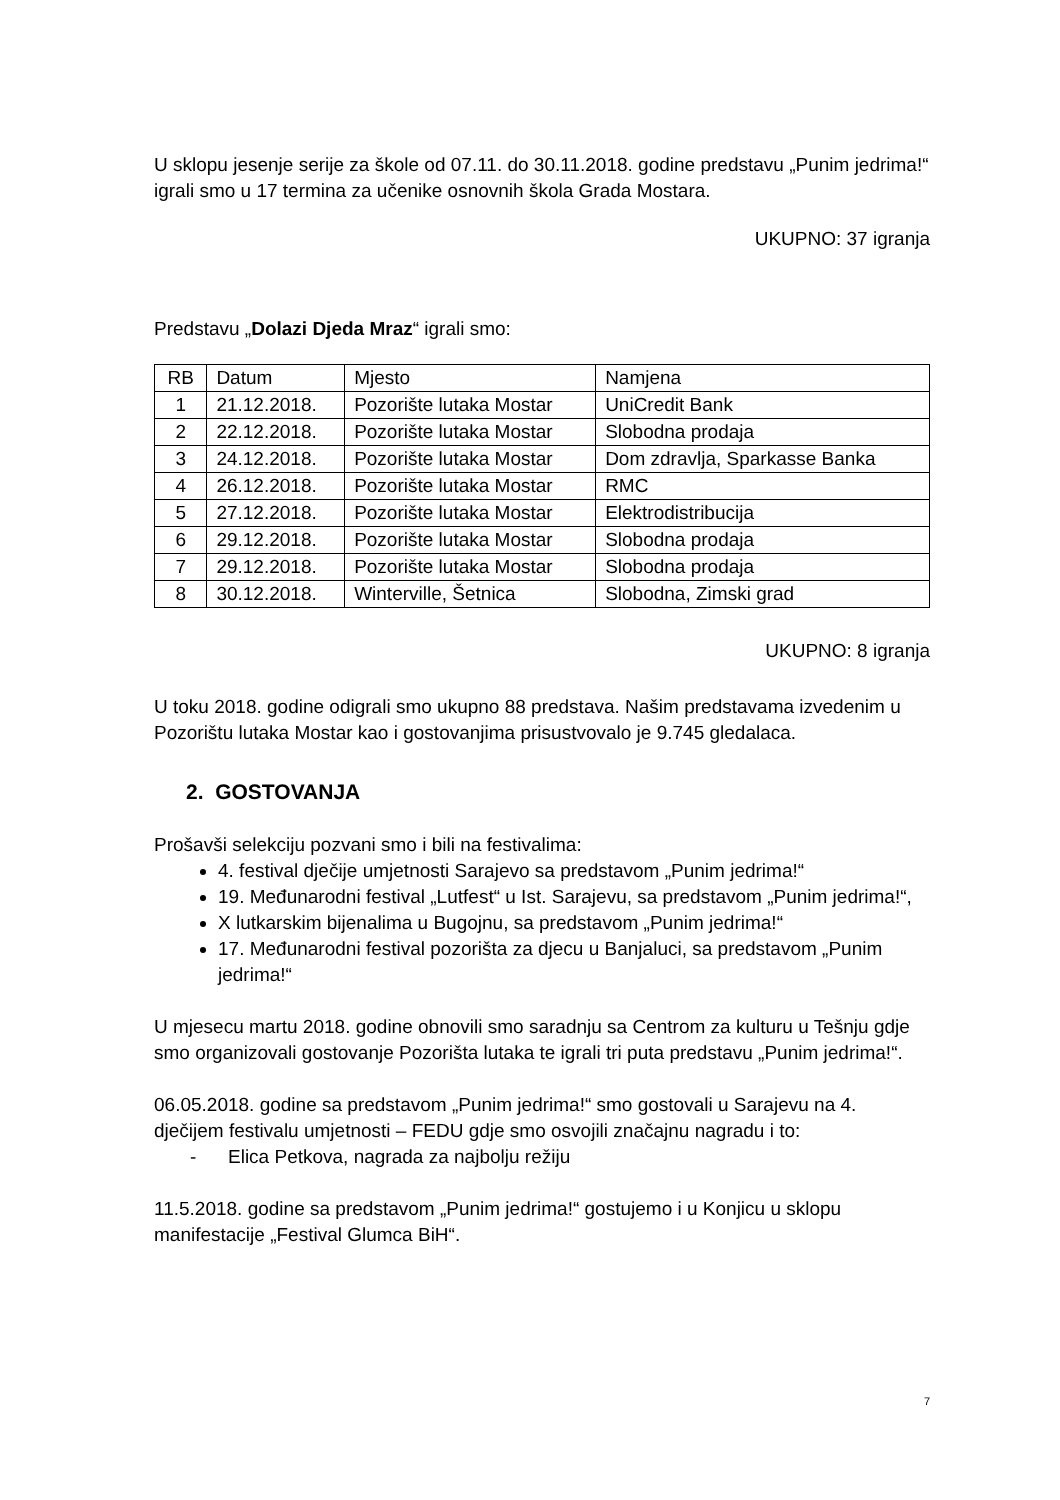U sklopu jesenje serije za škole od 07.11. do 30.11.2018. godine predstavu „Punim jedrima!“ igrali smo u 17 termina za učenike osnovnih škola Grada Mostara.
UKUPNO: 37 igranja
Predstavu „Dolazi Djeda Mraz“ igrali smo:
| RB | Datum | Mjesto | Namjena |
| 1 | 21.12.2018. | Pozorište lutaka Mostar | UniCredit Bank |
| 2 | 22.12.2018. | Pozorište lutaka Mostar | Slobodna prodaja |
| 3 | 24.12.2018. | Pozorište lutaka Mostar | Dom zdravlja, Sparkasse Banka |
| 4 | 26.12.2018. | Pozorište lutaka Mostar | RMC |
| 5 | 27.12.2018. | Pozorište lutaka Mostar | Elektrodistribucija |
| 6 | 29.12.2018. | Pozorište lutaka Mostar | Slobodna prodaja |
| 7 | 29.12.2018. | Pozorište lutaka Mostar | Slobodna prodaja |
| 8 | 30.12.2018. | Winterville, Šetnica | Slobodna, Zimski grad |
UKUPNO: 8 igranja
U toku 2018. godine odigrali smo ukupno 88 predstava. Našim predstavama izvedenim u Pozorištu lutaka Mostar kao i gostovanjima prisustvovalo je 9.745 gledalaca.
2. GOSTOVANJA
Prošavši selekciju pozvani smo i bili na festivalima:
4. festival dječije umjetnosti Sarajevo sa predstavom „Punim jedrima!“
19. Međunarodni festival „Lutfest“ u Ist. Sarajevu, sa predstavom „Punim jedrima!“,
X lutkarskim bijenalima u Bugojnu, sa predstavom „Punim jedrima!“
17. Međunarodni festival pozorišta za djecu u Banjaluci, sa predstavom „Punim jedrima!“
U mjesecu martu 2018. godine obnovili smo saradnju sa Centrom za kulturu u Tešnju gdje smo organizovali gostovanje Pozorišta lutaka te igrali tri puta predstavu „Punim jedrima!“.
06.05.2018. godine sa predstavom „Punim jedrima!“ smo gostovali u Sarajevu na 4. dječijem festivalu umjetnosti – FEDU gdje smo osvojili značajnu nagradu i to:
- Elica Petkova, nagrada za najbolju režiju
11.5.2018. godine sa predstavom „Punim jedrima!“ gostujemo i u Konjicu u sklopu manifestacije „Festival Glumca BiH“.
7